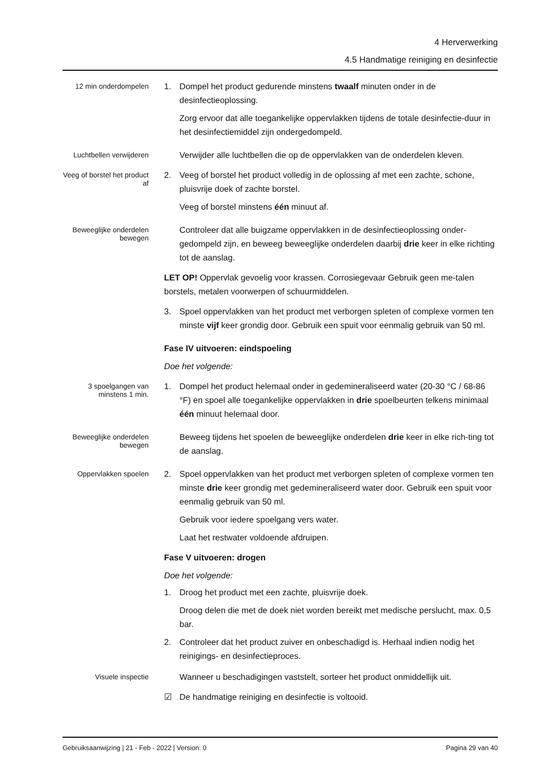4 Herverwerking
4.5 Handmatige reiniging en desinfectie
12 min onderdompelen
1. Dompel het product gedurende minstens twaalf minuten onder in de desinfectieoplossing.
Zorg ervoor dat alle toegankelijke oppervlakken tijdens de totale desinfectie-duur in het desinfectiemiddel zijn ondergedompeld.
Luchtbellen verwijderen
Verwijder alle luchtbellen die op de oppervlakken van de onderdelen kleven.
Veeg of borstel het product af
2. Veeg of borstel het product volledig in de oplossing af met een zachte, schone, pluisvrije doek of zachte borstel.
Veeg of borstel minstens één minuut af.
Beweeglijke onderdelen bewegen
Controleer dat alle buigzame oppervlakken in de desinfectieoplossing onder-gedompeld zijn, en beweeg beweeglijke onderdelen daarbij drie keer in elke richting tot de aanslag.
LET OP! Oppervlak gevoelig voor krassen. Corrosiegevaar Gebruik geen me-talen borstels, metalen voorwerpen of schuurmiddelen.
3. Spoel oppervlakken van het product met verborgen spleten of complexe vormen ten minste vijf keer grondig door. Gebruik een spuit voor eenmalig gebruik van 50 ml.
Fase IV uitvoeren: eindspoeling
Doe het volgende:
3 spoelgangen van minstens 1 min.
1. Dompel het product helemaal onder in gedemineraliseerd water (20-30 °C / 68-86 °F) en spoel alle toegankelijke oppervlakken in drie spoelbeurten telkens minimaal één minuut helemaal door.
Beweeglijke onderdelen bewegen
Beweeg tijdens het spoelen de beweeglijke onderdelen drie keer in elke rich-ting tot de aanslag.
Oppervlakken spoelen
2. Spoel oppervlakken van het product met verborgen spleten of complexe vormen ten minste drie keer grondig met gedemineraliseerd water door. Gebruik een spuit voor eenmalig gebruik van 50 ml.
Gebruik voor iedere spoelgang vers water.
Laat het restwater voldoende afdruipen.
Fase V uitvoeren: drogen
Doe het volgende:
1. Droog het product met een zachte, pluisvrije doek.
Droog delen die met de doek niet worden bereikt met medische perslucht, max. 0,5 bar.
2. Controleer dat het product zuiver en onbeschadigd is. Herhaal indien nodig het reinigings- en desinfectieproces.
Visuele inspectie
Wanneer u beschadigingen vaststelt, sorteer het product onmiddellijk uit.
☑ De handmatige reiniging en desinfectie is voltooid.
Gebruiksaanwijzing | 21 - Feb - 2022 | Version: 0 Pagina 29 van 40